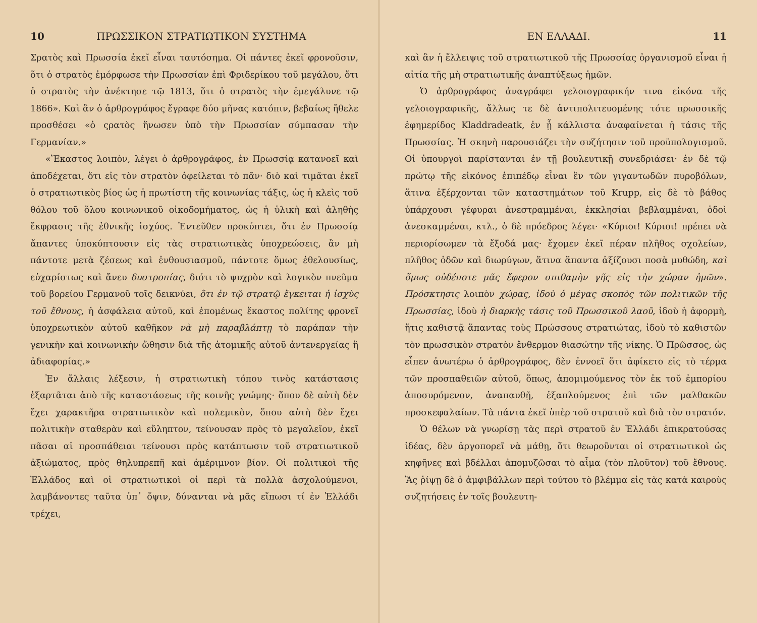10 ΠΡΩΣΣΙΚΟΝ ΣΤΡΑΤΙΩΤΙΚΟΝ ΣΥΣΤΗΜΑ
Σρατὸς καὶ Πρωσσία ἐκεῖ εἶναι ταυτόσημα. Οἱ πάντες ἐκεῖ φρονοῦσιν, ὅτι ὁ στρατὸς ἐμόρφωσε τὴν Πρωσσίαν ἐπὶ Φριδερίκου τοῦ μεγάλου, ὅτι ὁ στρατὸς τὴν ἀνέκτησε τῷ 1813, ὅτι ὁ στρατὸς τὴν ἐμεγάλυνε τῷ 1866». Καὶ ἂν ὁ ἀρθρογράφος ἔγραφε δύο μῆνας κατόπιν, βεβαίως ἤθελε προσθέσει «ὁ ςρατὸς ἥνωσεν ὑπὸ τὴν Πρωσσίαν σύμπασαν τὴν Γερμανίαν.»
«Ἕκαστος λοιπὸν, λέγει ὁ ἀρθρογράφος, ἐν Πρωσσίᾳ κατανοεῖ καὶ ἀποδέχεται, ὅτι εἰς τὸν στρατὸν ὀφείλεται τὸ πᾶν· διὸ καὶ τιμᾶται ἐκεῖ ὁ στρατιωτικὸς βίος ὡς ἡ πρωτίστη τῆς κοινωνίας τάξις, ὡς ἡ κλεὶς τοῦ θόλου τοῦ ὅλου κοινωνικοῦ οἰκοδομήματος, ὡς ἡ ὑλικὴ καὶ ἀληθὴς ἔκφρασις τῆς ἐθνικῆς ἰσχύος. Ἐντεῦθεν προκύπτει, ὅτι ἐν Πρωσσίᾳ ἅπαντες ὑποκύπτουσιν εἰς τὰς στρατιωτικὰς ὑποχρεώσεις, ἂν μὴ πάντοτε μετὰ ζέσεως καὶ ἐνθουσιασμοῦ, πάντοτε ὅμως ἐθελουσίως, εὐχαρίστως καὶ ἄνευ δυστροπίας, διότι τὸ ψυχρὸν καὶ λογικὸν πνεῦμα τοῦ βορείου Γερμανοῦ τοῖς δεικνύει, ὅτι ἐν τῷ στρατῷ ἔγκειται ἡ ἰσχὺς τοῦ ἔθνους, ἡ ἀσφάλεια αὐτοῦ, καὶ ἑπομένως ἕκαστος πολίτης φρονεῖ ὑποχρεωτικὸν αὐτοῦ καθῆκον νὰ μὴ παραβλάπτῃ τὸ παράπαν τὴν γενικὴν καὶ κοινωνικὴν ὤθησιν διὰ τῆς ἀτομικῆς αὐτοῦ ἀντενεργείας ἢ ἀδιαφορίας.»
Ἐν ἄλλαις λέξεσιν, ἡ στρατιωτικὴ τόπου τινὸς κατάστασις ἐξαρτᾶται ἀπὸ τῆς καταστάσεως τῆς κοινῆς γνώμης· ὅπου δὲ αὐτὴ δὲν ἔχει χαρακτῆρα στρατιωτικὸν καὶ πολεμικὸν, ὅπου αὐτὴ δὲν ἔχει πολιτικὴν σταθερὰν καὶ εὔληπτον, τείνουσαν πρὸς τὸ μεγαλεῖον, ἐκεῖ πᾶσαι αἱ προσπάθειαι τείνουσι πρὸς κατάπτωσιν τοῦ στρατιωτικοῦ ἀξιώματος, πρὸς θηλυπρεπῆ καὶ ἀμέριμνον βίον. Οἱ πολιτικοὶ τῆς Ἑλλάδος καὶ οἱ στρατιωτικοὶ οἱ περὶ τὰ πολλὰ ἀσχολούμενοι, λαμβάνοντες ταῦτα ὑπ᾽ ὄψιν, δύνανται νὰ μᾶς εἴπωσι τί ἐν Ἑλλάδι τρέχει,
ΕΝ ΕΛΛΑΔΙ. 11
καὶ ἂν ἡ ἔλλειψις τοῦ στρατιωτικοῦ τῆς Πρωσσίας ὀργανισμοῦ εἶναι ἡ αἰτία τῆς μὴ στρατιωτικῆς ἀναπτύξεως ἡμῶν.
Ὁ ἀρθρογράφος ἀναγράφει γελοιογραφικήν τινα εἰκόνα τῆς γελοιογραφικῆς, ἄλλως τε δὲ ἀντιπολιτευομένης τότε πρωσσικῆς ἐφημερίδος Kladdradeatk, ἐν ᾗ κάλλιστα ἀναφαίνεται ἡ τάσις τῆς Πρωσσίας. Ἡ σκηνὴ παρουσιάζει τὴν συζήτησιν τοῦ προϋπολογισμοῦ. Οἱ ὑπουργοὶ παρίστανται ἐν τῇ βουλευτικῇ συνεδριάσει· ἐν δὲ τῷ πρώτῳ τῆς εἰκόνος ἐπιπέδῳ εἶναι ἓν τῶν γιγαντωδῶν πυροβόλων, ἅτινα ἐξέρχονται τῶν καταστημάτων τοῦ Krupp, εἰς δὲ τὸ βάθος ὑπάρχουσι γέφυραι ἀνεστραμμέναι, ἐκκλησίαι βεβλαμμέναι, ὁδοὶ ἀνεσκαμμέναι, κτλ., ὁ δὲ πρόεδρος λέγει· «Κύριοι! Κύριοι! πρέπει νὰ περιορίσωμεν τὰ ἔξοδά μας· ἔχομεν ἐκεῖ πέραν πλῆθος σχολείων, πλῆθος ὁδῶν καὶ διωρύγων, ἅτινα ἅπαντα ἀξίζουσι ποσὰ μυθώδη, καὶ ὅμως οὐδέποτε μᾶς ἔφερον σπιθαμὴν γῆς εἰς τὴν χώραν ἡμῶν». Πρόσκτησις λοιπὸν χώρας, ἰδοὺ ὁ μέγας σκοπὸς τῶν πολιτικῶν τῆς Πρωσσίας, ἰδοὺ ἡ διαρκὴς τάσις τοῦ Πρωσσικοῦ λαοῦ, ἰδοὺ ἡ ἀφορμὴ, ἥτις καθιστᾷ ἅπαντας τοὺς Πρώσσους στρατιώτας, ἰδοὺ τὸ καθιστῶν τὸν πρωσσικὸν στρατὸν ἔνθερμον θιασώτην τῆς νίκης. Ὁ Πρῶσσος, ὡς εἶπεν ἀνωτέρω ὁ ἀρθρογράφος, δὲν ἐννοεῖ ὅτι ἀφίκετο εἰς τὸ τέρμα τῶν προσπαθειῶν αὐτοῦ, ὅπως, ἀπομιμούμενος τὸν ἐκ τοῦ ἐμπορίου ἀποσυρόμενον, ἀναπαυθῇ, ἐξαπλούμενος ἐπὶ τῶν μαλθακῶν προσκεφαλαίων. Τὰ πάντα ἐκεῖ ὑπὲρ τοῦ στρατοῦ καὶ διὰ τὸν στρατόν.
Ὁ θέλων νὰ γνωρίσῃ τὰς περὶ στρατοῦ ἐν Ἑλλάδι ἐπικρατούσας ἰδέας, δὲν ἀργοπορεῖ νὰ μάθῃ, ὅτι θεωροῦνται οἱ στρατιωτικοὶ ὡς κηφῆνες καὶ βδέλλαι ἀπομυζῶσαι τὸ αἷμα (τὸν πλοῦτον) τοῦ ἔθνους. Ἂς ῥίψῃ δὲ ὁ ἀμφιβάλλων περὶ τούτου τὸ βλέμμα εἰς τὰς κατὰ καιροὺς συζητήσεις ἐν τοῖς βουλευτη-